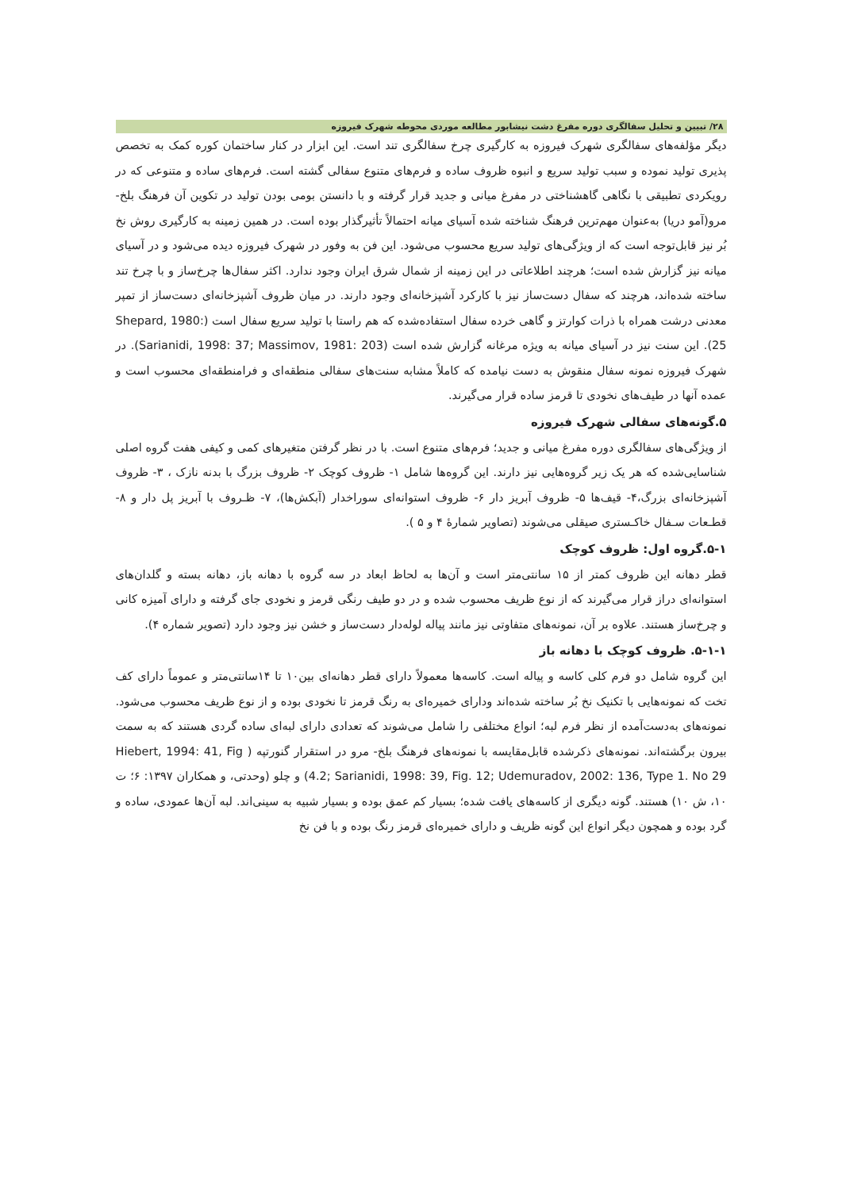۲۸/ تبیین و تحلیل سفالگری دوره مفرغ دشت نیشابور مطالعه موردی محوطه شهرک فیروزه
دیگر مؤلفه‌های سفالگری شهرک فیروزه به کارگیری چرخ سفالگری تند است. این ابزار در کنار ساختمان کوره کمک به تخصص پذیری تولید نموده و سبب تولید سریع و انبوه ظروف ساده و فرم‌های متنوع سفالی گشته است. فرم‌های ساده و متنوعی که در رویکردی تطبیقی با نگاهی گاهشناختی در مفرغ میانی و جدید قرار گرفته و با دانستن بومی بودن تولید در تکوین آن فرهنگ بلخ- مرو(آمو دریا) به‌عنوان مهم‌ترین فرهنگ شناخته شده آسیای میانه احتمالاً تأثیرگذار بوده است. در همین زمینه به کارگیری روش نخ بُر نیز قابل‌توجه است که از ویژگی‌های تولید سریع محسوب می‌شود. این فن به وفور در شهرک فیروزه دیده می‌شود و در آسیای میانه نیز گزارش شده است؛ هرچند اطلاعاتی در این زمینه از شمال شرق ایران وجود ندارد. اکثر سفال‌ها چرخ‌ساز و با چرخ تند ساخته شده‌اند، هرچند که سفال دست‌ساز نیز با کارکرد آشپزخانه‌ای وجود دارند. در میان ظروف آشپزخانه‌ای دست‌ساز از تمپر معدنی درشت همراه با ذرات کوارتز و گاهی خرده سفال استفاده‌شده که هم راستا با تولید سریع سفال است (Shepard, 1980: 25). این سنت نیز در آسیای میانه به ویژه مرغانه گزارش شده است (Sarianidi, 1998: 37; Massimov, 1981: 203). در شهرک فیروزه نمونه سفال منقوش به دست نیامده که کاملاً مشابه سنت‌های سفالی منطقه‌ای و فرامنطقه‌ای محسوب است و عمده آنها در طیف‌های نخودی تا قرمز ساده قرار می‌گیرند.
۵.گونه‌های سفالی شهرک فیروزه
از ویژگی‌های سفالگری دوره مفرغ میانی و جدید؛ فرم‌های متنوع است. با در نظر گرفتن متغیرهای کمی و کیفی هفت گروه اصلی شناسایی‌شده که هر یک زیر گروه‌هایی نیز دارند. این گروه‌ها شامل ۱- ظروف کوچک ۲- ظروف بزرگ با بدنه نازک ، ۳- ظروف آشپزخانه‌ای بزرگ،۴- قیف‌ها ۵- ظروف آبریز دار ۶- ظروف استوانه‌ای سوراخدار (آبکش‌ها)، ۷- ظـروف با آبریز پل دار و ۸- قطـعات سـفال خاکـستری صیقلی می‌شوند (تصاویر شمارهٔ ۴ و ۵ ).
۵-۱.گروه اول: ظروف کوچک
قطر دهانه این ظروف کمتر از ۱۵ سانتی‌متر است و آن‌ها به لحاظ ابعاد در سه گروه با دهانه باز، دهانه بسته و گلدان‌های استوانه‌ای دراز قرار می‌گیرند که از نوع ظریف محسوب شده و در دو طیف رنگی قرمز و نخودی جای گرفته و دارای آمیزه کانی و چرخ‌ساز هستند. علاوه بر آن، نمونه‌های متفاوتی نیز مانند پیاله لوله‌دار دست‌ساز و خشن نیز وجود دارد (تصویر شماره ۴).
۵-۱-۱. ظروف کوچک با دهانه باز
این گروه شامل دو فرم کلی کاسه و پیاله است. کاسه‌ها معمولاً دارای قطر دهانه‌ای بین۱۰ تا ۱۴سانتی‌متر و عموماً دارای کف تخت که نمونه‌هایی با تکنیک نخ بُر ساخته شده‌اند ودارای خمیره‌ای به رنگ قرمز تا نخودی بوده و از نوع ظریف محسوب می‌شود. نمونه‌های به‌دست‌آمده از نظر فرم لبه؛ انواع مختلفی را شامل می‌شوند که تعدادی دارای لبه‌ای ساده گردی هستند که به سمت بیرون برگشته‌اند. نمونه‌های ذکرشده قابل‌مقایسه با نمونه‌های فرهنگ بلخ- مرو در استقرار گنورتپه ( Hiebert, 1994: 41, Fig 4.2; Sarianidi, 1998: 39, Fig. 12; Udemuradov, 2002: 136, Type 1. No 29) و چلو (وحدتی، و همکاران ۱۳۹۷: ۶؛ ت ۱۰، ش ۱۰) هستند. گونه دیگری از کاسه‌های یافت شده؛ بسیار کم عمق بوده و بسیار شبیه به سینی‌اند. لبه آن‌ها عمودی، ساده و گرد بوده و همچون دیگر انواع این گونه ظریف و دارای خمیره‌ای قرمز رنگ بوده و با فن نخ